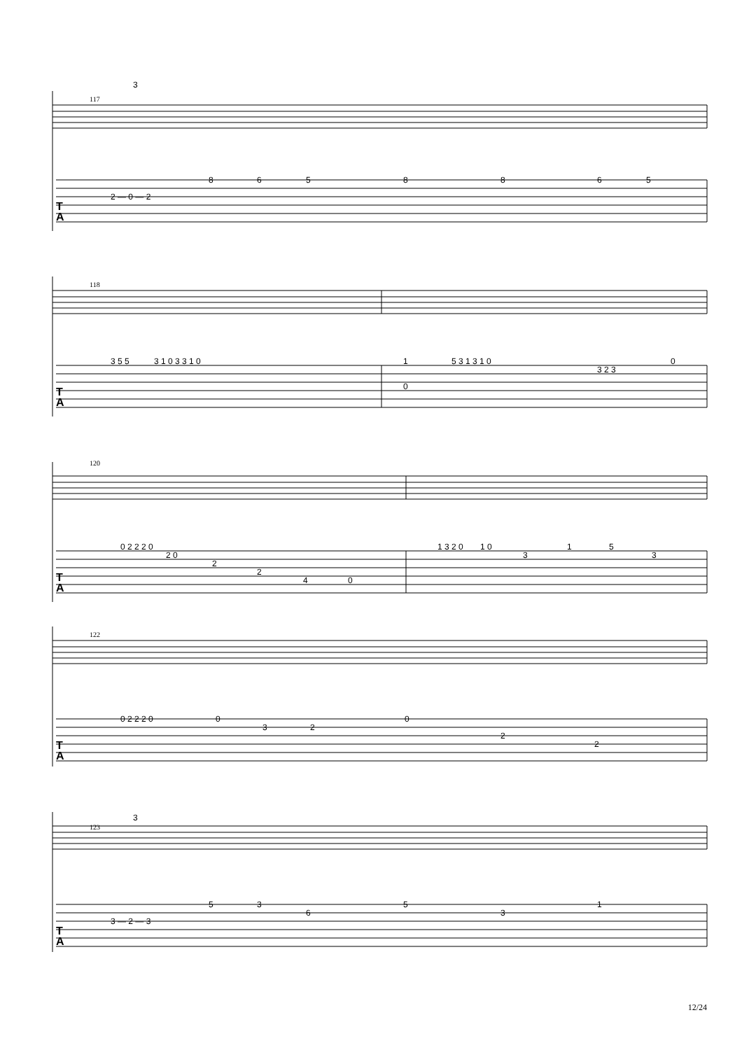117
T
A
8
6
5
8
8
6
5
2 — 0 — 2
3
118
T
A
3 5 5
3 1 0 3 3 1 0
1
5 3 1 3 1 0
3 2 3
0
0
120
T
A
0 2 2 2 0
2 0
2
2
4
0
1 3 2 0
1 0
3
1
5
3
122
T
A
0 2 2 2 0
0
3
2
0
2
2
123
T
A
5
3
6
5
3
1
3 — 2 — 3
3
12/24